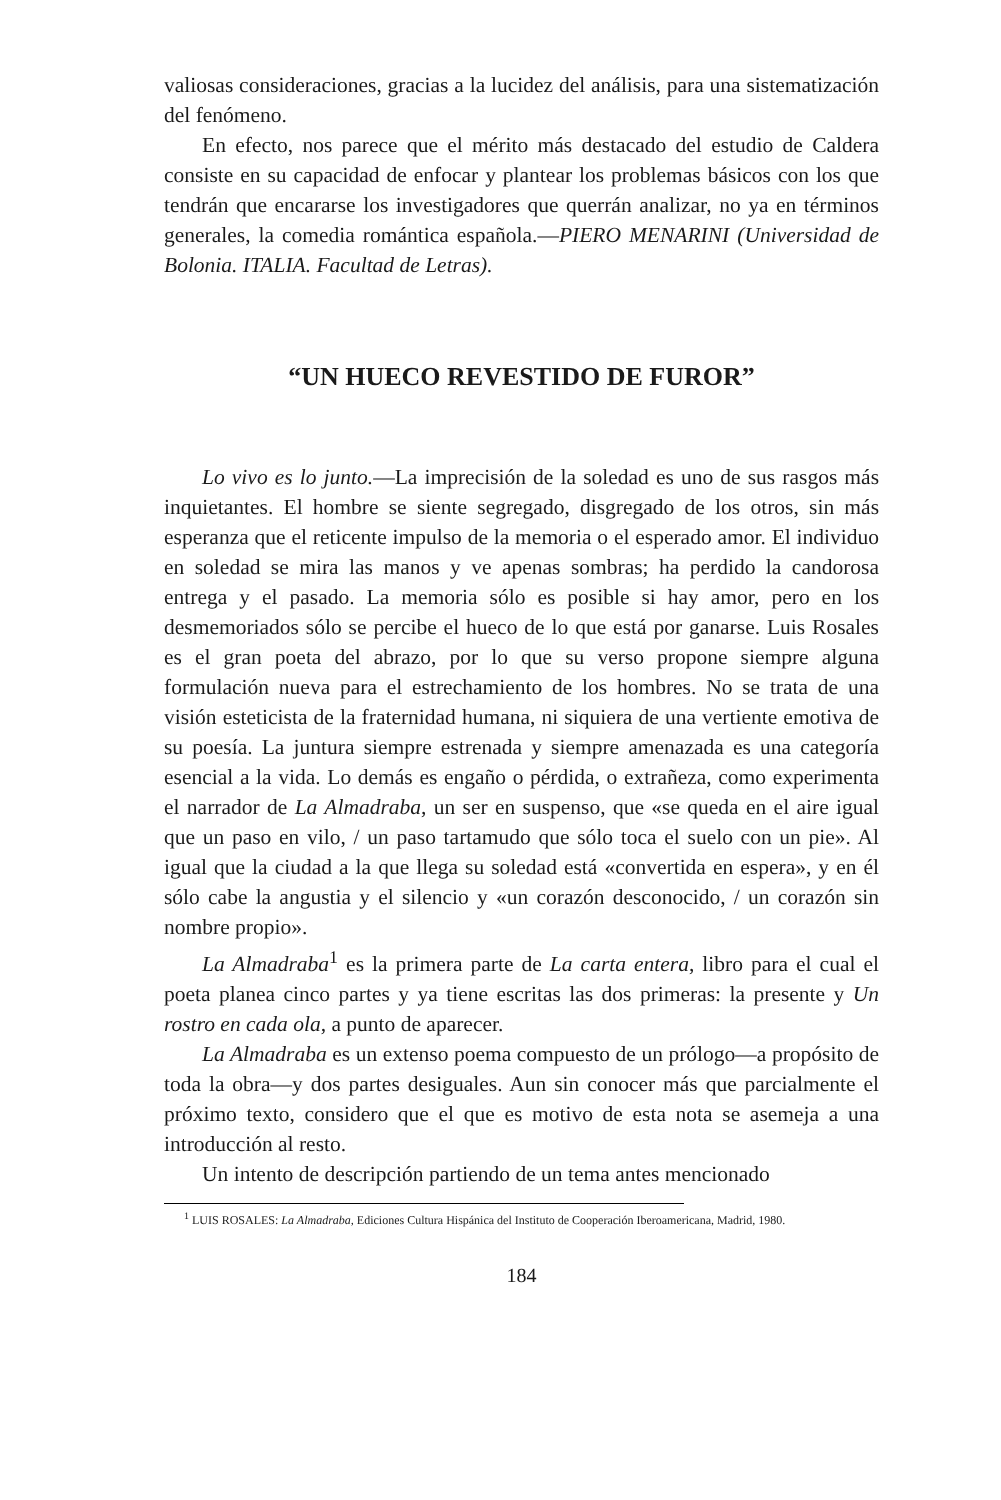valiosas consideraciones, gracias a la lucidez del análisis, para una sistematización del fenómeno.
En efecto, nos parece que el mérito más destacado del estudio de Caldera consiste en su capacidad de enfocar y plantear los problemas básicos con los que tendrán que encararse los investigadores que querrán analizar, no ya en términos generales, la comedia romántica española.—PIERO MENARINI (Universidad de Bolonia. ITALIA. Facultad de Letras).
“UN HUECO REVESTIDO DE FUROR”
Lo vivo es lo junto.—La imprecisión de la soledad es uno de sus rasgos más inquietantes. El hombre se siente segregado, disgregado de los otros, sin más esperanza que el reticente impulso de la memoria o el esperado amor. El individuo en soledad se mira las manos y ve apenas sombras; ha perdido la candorosa entrega y el pasado. La memoria sólo es posible si hay amor, pero en los desmemoriados sólo se percibe el hueco de lo que está por ganarse. Luis Rosales es el gran poeta del abrazo, por lo que su verso propone siempre alguna formulación nueva para el estrechamiento de los hombres. No se trata de una visión esteticista de la fraternidad humana, ni siquiera de una vertiente emotiva de su poesía. La juntura siempre estrenada y siempre amenazada es una categoría esencial a la vida. Lo demás es engaño o pérdida, o extrañeza, como experimenta el narrador de La Almadraba, un ser en suspenso, que «se queda en el aire igual que un paso en vilo, / un paso tartamudo que sólo toca el suelo con un pie». Al igual que la ciudad a la que llega su soledad está «convertida en espera», y en él sólo cabe la angustia y el silencio y «un corazón desconocido, / un corazón sin nombre propio».
La Almadraba<sup>1</sup> es la primera parte de La carta entera, libro para el cual el poeta planea cinco partes y ya tiene escritas las dos primeras: la presente y Un rostro en cada ola, a punto de aparecer.
La Almadraba es un extenso poema compuesto de un prólogo—a propósito de toda la obra—y dos partes desiguales. Aun sin conocer más que parcialmente el próximo texto, considero que el que es motivo de esta nota se asemeja a una introducción al resto.
Un intento de descripción partiendo de un tema antes mencionado
<sup>1</sup> LUIS ROSALES: La Almadraba, Ediciones Cultura Hispánica del Instituto de Cooperación Iberoamericana, Madrid, 1980.
184